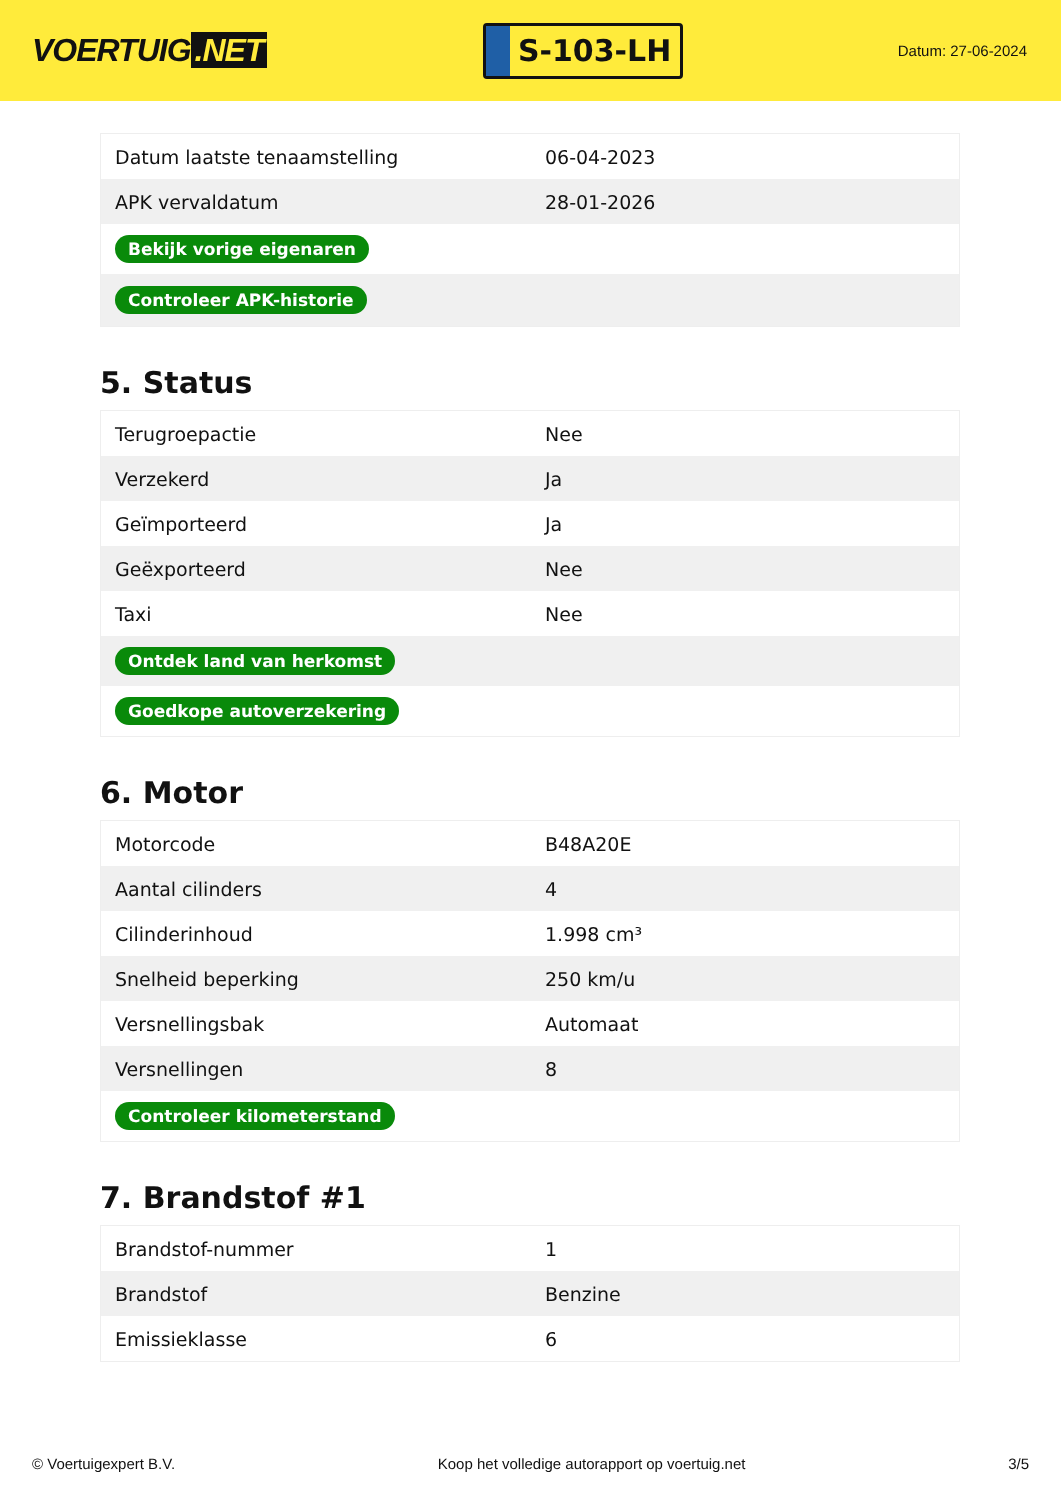VOERTUIG.NET
S-103-LH
Datum: 27-06-2024
| Datum laatste tenaamstelling | 06-04-2023 |
| APK vervaldatum | 28-01-2026 |
| Bekijk vorige eigenaren | |
| Controleer APK-historie | |
5. Status
| Terugroepactie | Nee |
| Verzekerd | Ja |
| Geïmporteerd | Ja |
| Geëxporteerd | Nee |
| Taxi | Nee |
| Ontdek land van herkomst | |
| Goedkope autoverzekering | |
6. Motor
| Motorcode | B48A20E |
| Aantal cilinders | 4 |
| Cilinderinhoud | 1.998 cm³ |
| Snelheid beperking | 250 km/u |
| Versnellingsbak | Automaat |
| Versnellingen | 8 |
| Controleer kilometerstand | |
7. Brandstof #1
| Brandstof-nummer | 1 |
| Brandstof | Benzine |
| Emissieklasse | 6 |
© Voertuigexpert B.V. Koop het volledige autorapport op voertuig.net 3/5